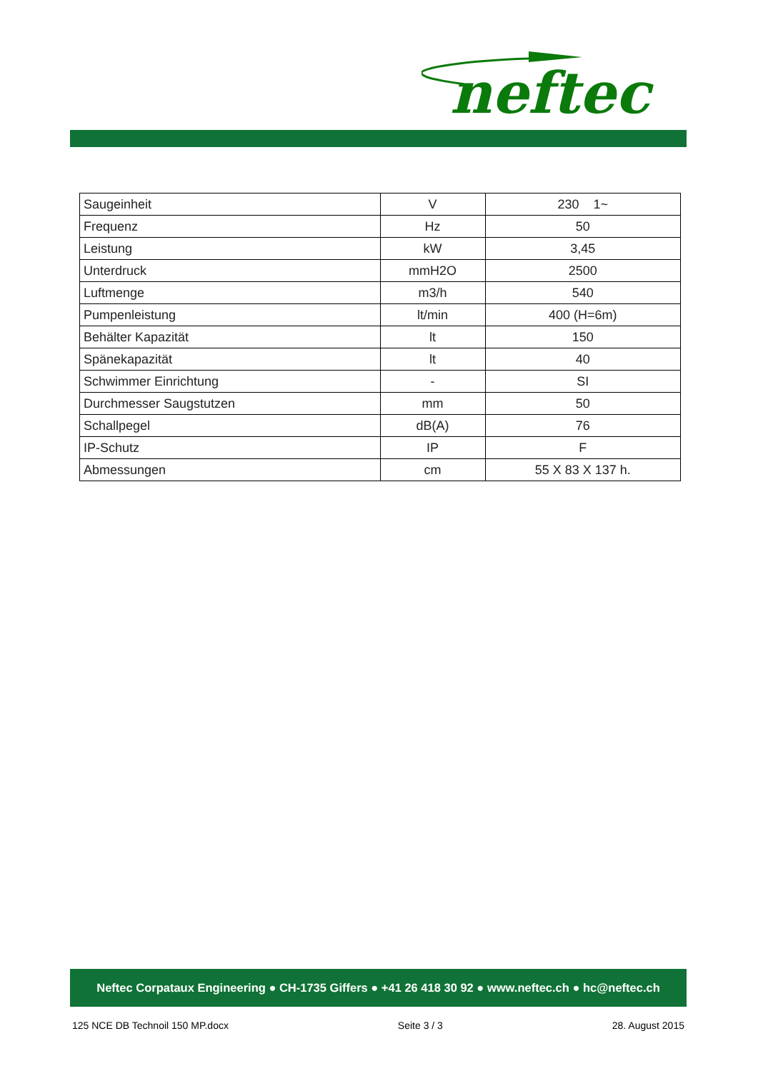neftec
| Saugeinheit | V | 230 1~ |
| Frequenz | Hz | 50 |
| Leistung | kW | 3,45 |
| Unterdruck | mmH2O | 2500 |
| Luftmenge | m3/h | 540 |
| Pumpenleistung | lt/min | 400 (H=6m) |
| Behälter Kapazität | lt | 150 |
| Spänekapazität | lt | 40 |
| Schwimmer Einrichtung | - | SI |
| Durchmesser Saugstutzen | mm | 50 |
| Schallpegel | dB(A) | 76 |
| IP-Schutz | IP | F |
| Abmessungen | cm | 55 X 83 X 137 h. |
Neftec Corpataux Engineering ● CH-1735 Giffers ● +41 26 418 30 92 ● www.neftec.ch ● hc@neftec.ch
125 NCE DB Technoil 150 MP.docx Seite 3 / 3 28. August 2015